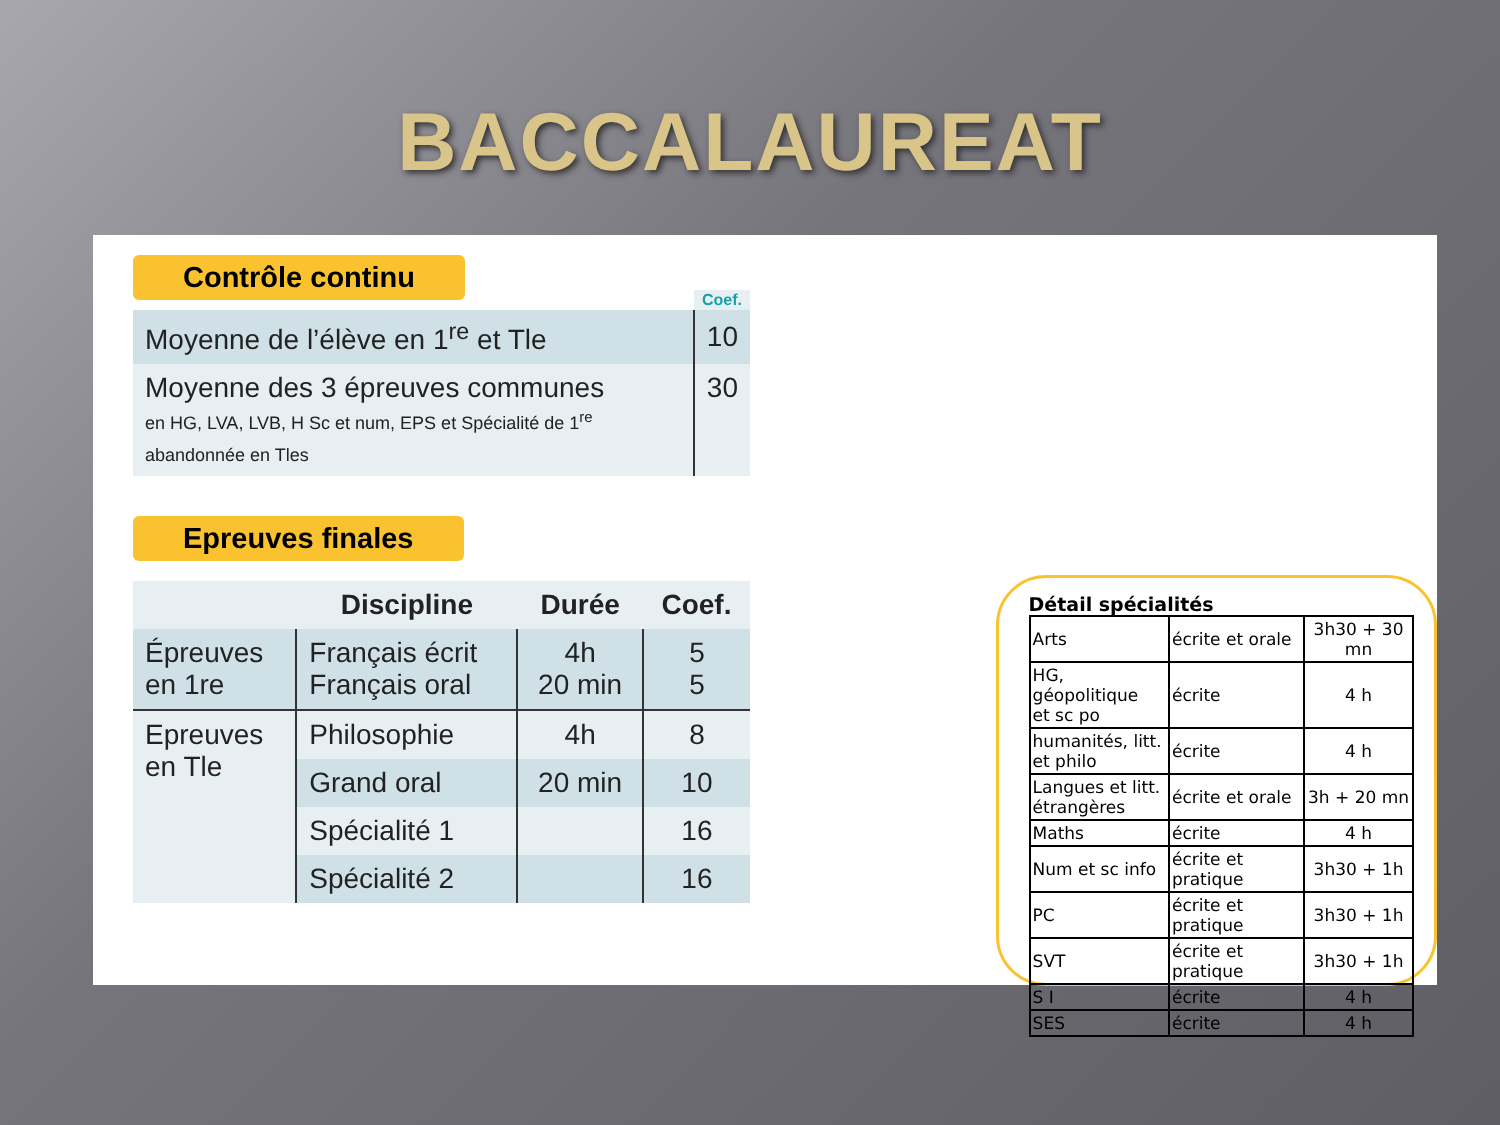BACCALAUREAT
Contrôle continu
| | Coef. |
| Moyenne de l’élève en 1<sup>re</sup> et Tle | 10 |
| Moyenne des 3 épreuves communes en HG, LVA, LVB, H Sc et num, EPS et Spécialité de 1<sup>re</sup> abandonnée en Tles | 30 |
Epreuves finales
| | Discipline | Durée | Coef. |
| --- | --- | --- | --- |
| Épreuves en 1re | Français écrit Français oral | 4h 20 min | 5 5 |
| Epreuves en Tle | Philosophie | 4h | 8 |
| | Grand oral | 20 min | 10 |
| | Spécialité 1 | | 16 |
| | Spécialité 2 | | 16 |
Détail spécialités
| Arts | écrite et orale | 3h30 + 30 mn |
| HG, géopolitique et sc po | écrite | 4 h |
| humanités, litt. et philo | écrite | 4 h |
| Langues et litt. étrangères | écrite et orale | 3h + 20 mn |
| Maths | écrite | 4 h |
| Num et sc info | écrite et pratique | 3h30 + 1h |
| PC | écrite et pratique | 3h30 + 1h |
| SVT | écrite et pratique | 3h30 + 1h |
| S I | écrite | 4 h |
| SES | écrite | 4 h |